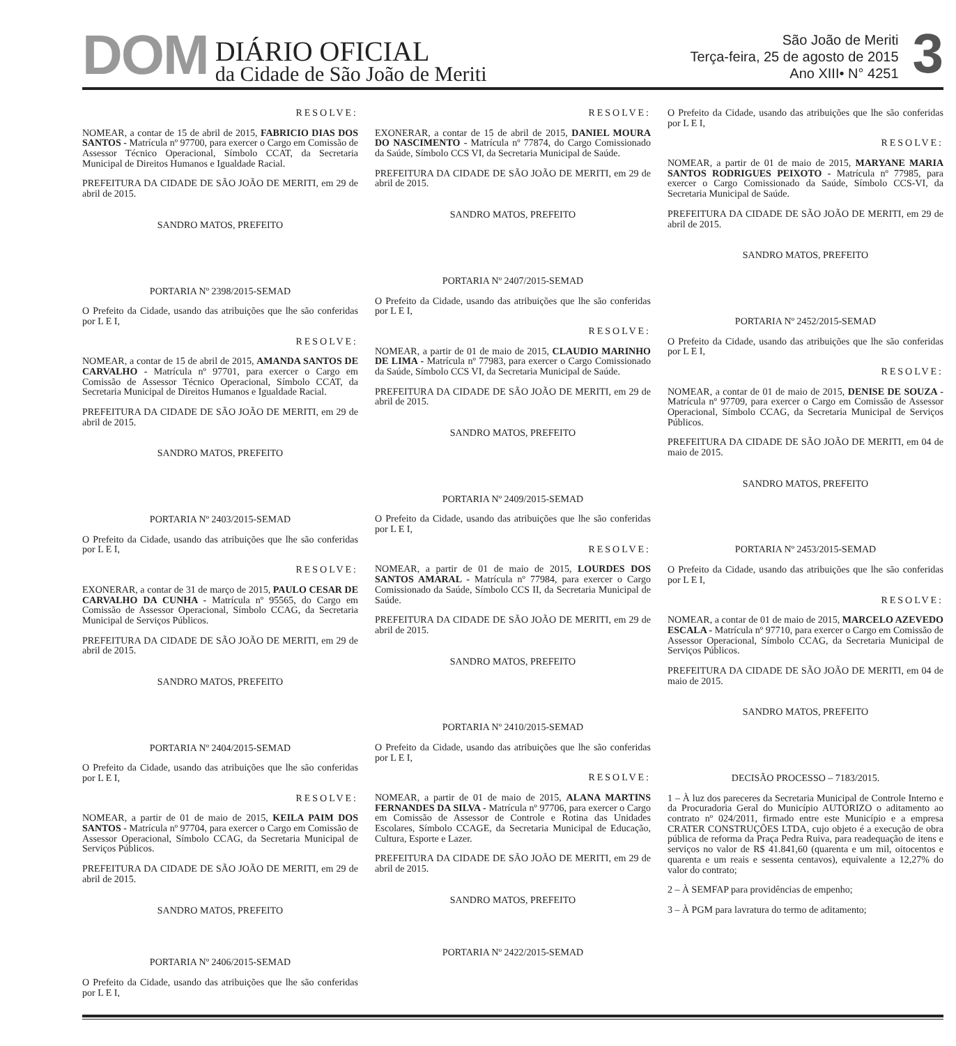DOM
DIÁRIO OFICIAL
da Cidade de São João de Meriti
São João de Meriti
Terça-feira, 25 de agosto de 2015
Ano XIII• N° 4251
3
RESOLVE:
NOMEAR, a contar de 15 de abril de 2015, FABRICIO DIAS DOS SANTOS - Matrícula nº 97700, para exercer o Cargo em Comissão de Assessor Técnico Operacional, Símbolo CCAT, da Secretaria Municipal de Direitos Humanos e Igualdade Racial.
PREFEITURA DA CIDADE DE SÃO JOÃO DE MERITI, em 29 de abril de 2015.
SANDRO MATOS, PREFEITO
PORTARIA Nº 2398/2015-SEMAD
O Prefeito da Cidade, usando das atribuições que lhe são conferidas por L E I,
RESOLVE:
NOMEAR, a contar de 15 de abril de 2015, AMANDA SANTOS DE CARVALHO - Matrícula nº 97701, para exercer o Cargo em Comissão de Assessor Técnico Operacional, Símbolo CCAT, da Secretaria Municipal de Direitos Humanos e Igualdade Racial.
PREFEITURA DA CIDADE DE SÃO JOÃO DE MERITI, em 29 de abril de 2015.
SANDRO MATOS, PREFEITO
PORTARIA Nº 2403/2015-SEMAD
O Prefeito da Cidade, usando das atribuições que lhe são conferidas por L E I,
RESOLVE:
EXONERAR, a contar de 31 de março de 2015, PAULO CESAR DE CARVALHO DA CUNHA - Matrícula nº 95565, do Cargo em Comissão de Assessor Operacional, Símbolo CCAG, da Secretaria Municipal de Serviços Públicos.
PREFEITURA DA CIDADE DE SÃO JOÃO DE MERITI, em 29 de abril de 2015.
SANDRO MATOS, PREFEITO
PORTARIA Nº 2404/2015-SEMAD
O Prefeito da Cidade, usando das atribuições que lhe são conferidas por L E I,
RESOLVE:
NOMEAR, a partir de 01 de maio de 2015, KEILA PAIM DOS SANTOS - Matrícula nº 97704, para exercer o Cargo em Comissão de Assessor Operacional, Símbolo CCAG, da Secretaria Municipal de Serviços Públicos.
PREFEITURA DA CIDADE DE SÃO JOÃO DE MERITI, em 29 de abril de 2015.
SANDRO MATOS, PREFEITO
PORTARIA Nº 2406/2015-SEMAD
O Prefeito da Cidade, usando das atribuições que lhe são conferidas por L E I,
RESOLVE:
EXONERAR, a contar de 15 de abril de 2015, DANIEL MOURA DO NASCIMENTO - Matrícula nº 77874, do Cargo Comissionado da Saúde, Símbolo CCS VI, da Secretaria Municipal de Saúde.
PREFEITURA DA CIDADE DE SÃO JOÃO DE MERITI, em 29 de abril de 2015.
SANDRO MATOS, PREFEITO
PORTARIA Nº 2407/2015-SEMAD
O Prefeito da Cidade, usando das atribuições que lhe são conferidas por L E I,
RESOLVE:
NOMEAR, a partir de 01 de maio de 2015, CLAUDIO MARINHO DE LIMA - Matrícula nº 77983, para exercer o Cargo Comissionado da Saúde, Símbolo CCS VI, da Secretaria Municipal de Saúde.
PREFEITURA DA CIDADE DE SÃO JOÃO DE MERITI, em 29 de abril de 2015.
SANDRO MATOS, PREFEITO
PORTARIA Nº 2409/2015-SEMAD
O Prefeito da Cidade, usando das atribuições que lhe são conferidas por L E I,
RESOLVE:
NOMEAR, a partir de 01 de maio de 2015, LOURDES DOS SANTOS AMARAL - Matrícula nº 77984, para exercer o Cargo Comissionado da Saúde, Símbolo CCS II, da Secretaria Municipal de Saúde.
PREFEITURA DA CIDADE DE SÃO JOÃO DE MERITI, em 29 de abril de 2015.
SANDRO MATOS, PREFEITO
PORTARIA Nº 2410/2015-SEMAD
O Prefeito da Cidade, usando das atribuições que lhe são conferidas por L E I,
RESOLVE:
NOMEAR, a partir de 01 de maio de 2015, ALANA MARTINS FERNANDES DA SILVA - Matrícula nº 97706, para exercer o Cargo em Comissão de Assessor de Controle e Rotina das Unidades Escolares, Símbolo CCAGE, da Secretaria Municipal de Educação, Cultura, Esporte e Lazer.
PREFEITURA DA CIDADE DE SÃO JOÃO DE MERITI, em 29 de abril de 2015.
SANDRO MATOS, PREFEITO
PORTARIA Nº 2422/2015-SEMAD
O Prefeito da Cidade, usando das atribuições que lhe são conferidas por L E I,
RESOLVE:
NOMEAR, a partir de 01 de maio de 2015, MARYANE MARIA SANTOS RODRIGUES PEIXOTO - Matrícula nº 77985, para exercer o Cargo Comissionado da Saúde, Símbolo CCS-VI, da Secretaria Municipal de Saúde.
PREFEITURA DA CIDADE DE SÃO JOÃO DE MERITI, em 29 de abril de 2015.
SANDRO MATOS, PREFEITO
PORTARIA Nº 2452/2015-SEMAD
O Prefeito da Cidade, usando das atribuições que lhe são conferidas por L E I,
RESOLVE:
NOMEAR, a contar de 01 de maio de 2015, DENISE DE SOUZA - Matrícula nº 97709, para exercer o Cargo em Comissão de Assessor Operacional, Símbolo CCAG, da Secretaria Municipal de Serviços Públicos.
PREFEITURA DA CIDADE DE SÃO JOÃO DE MERITI, em 04 de maio de 2015.
SANDRO MATOS, PREFEITO
PORTARIA Nº 2453/2015-SEMAD
O Prefeito da Cidade, usando das atribuições que lhe são conferidas por L E I,
RESOLVE:
NOMEAR, a contar de 01 de maio de 2015, MARCELO AZEVEDO ESCALA - Matrícula nº 97710, para exercer o Cargo em Comissão de Assessor Operacional, Símbolo CCAG, da Secretaria Municipal de Serviços Públicos.
PREFEITURA DA CIDADE DE SÃO JOÃO DE MERITI, em 04 de maio de 2015.
SANDRO MATOS, PREFEITO
DECISÃO PROCESSO – 7183/2015.
1 – À luz dos pareceres da Secretaria Municipal de Controle Interno e da Procuradoria Geral do Município AUTORIZO o aditamento ao contrato nº 024/2011, firmado entre este Município e a empresa CRATER CONSTRUÇÕES LTDA, cujo objeto é a execução de obra pública de reforma da Praça Pedra Ruiva, para readequação de itens e serviços no valor de R$ 41.841,60 (quarenta e um mil, oitocentos e quarenta e um reais e sessenta centavos), equivalente a 12,27% do valor do contrato;
2 – À SEMFAP para providências de empenho;
3 – À PGM para lavratura do termo de aditamento;